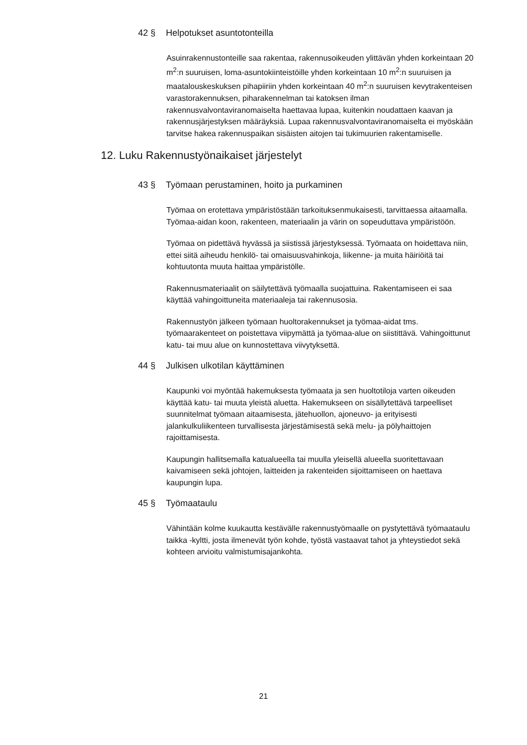42 § Helpotukset asuntotonteilla
Asuinrakennustonteille saa rakentaa, rakennusoikeuden ylittävän yhden korkeintaan 20 m<sup>2</sup>:n suuruisen, loma-asuntokiinteistöille yhden korkeintaan 10 m<sup>2</sup>:n suuruisen ja maatalouskeskuksen pihapiiriin yhden korkeintaan 40 m<sup>2</sup>:n suuruisen kevytrakenteisen varastorakennuksen, piharakennelman tai katoksen ilman rakennusvalvontaviranomaiselta haettavaa lupaa, kuitenkin noudattaen kaavan ja rakennusjärjestyksen määräyksiä. Lupaa rakennusvalvontaviranomaiselta ei myöskään tarvitse hakea rakennuspaikan sisäisten aitojen tai tukimuurien rakentamiselle.
12. Luku Rakennustyönaikaiset järjestelyt
43 § Työmaan perustaminen, hoito ja purkaminen
Työmaa on erotettava ympäristöstään tarkoituksenmukaisesti, tarvittaessa aitaamalla. Työmaa-aidan koon, rakenteen, materiaalin ja värin on sopeuduttava ympäristöön.
Työmaa on pidettävä hyvässä ja siistissä järjestyksessä. Työmaata on hoidettava niin, ettei siitä aiheudu henkilö- tai omaisuusvahinkoja, liikenne- ja muita häiriöitä tai kohtuutonta muuta haittaa ympäristölle.
Rakennusmateriaalit on säilytettävä työmaalla suojattuina. Rakentamiseen ei saa käyttää vahingoittuneita materiaaleja tai rakennusosia.
Rakennustyön jälkeen työmaan huoltorakennukset ja työmaa-aidat tms. työmaarakenteet on poistettava viipymättä ja työmaa-alue on siistittävä. Vahingoittunut katu- tai muu alue on kunnostettava viivytyksettä.
44 § Julkisen ulkotilan käyttäminen
Kaupunki voi myöntää hakemuksesta työmaata ja sen huoltotiloja varten oikeuden käyttää katu- tai muuta yleistä aluetta. Hakemukseen on sisällytettävä tarpeelliset suunnitelmat työmaan aitaamisesta, jätehuollon, ajoneuvo- ja erityisesti jalankulkuliikenteen turvallisesta järjestämisestä sekä melu- ja pölyhaittojen rajoittamisesta.
Kaupungin hallitsemalla katualueella tai muulla yleisellä alueella suoritettavaan kaivamiseen sekä johtojen, laitteiden ja rakenteiden sijoittamiseen on haettava kaupungin lupa.
45 § Työmaataulu
Vähintään kolme kuukautta kestävälle rakennustyömaalle on pystytettävä työmaataulu taikka -kyltti, josta ilmenevät työn kohde, työstä vastaavat tahot ja yhteystiedot sekä kohteen arvioitu valmistumisajankohta.
21